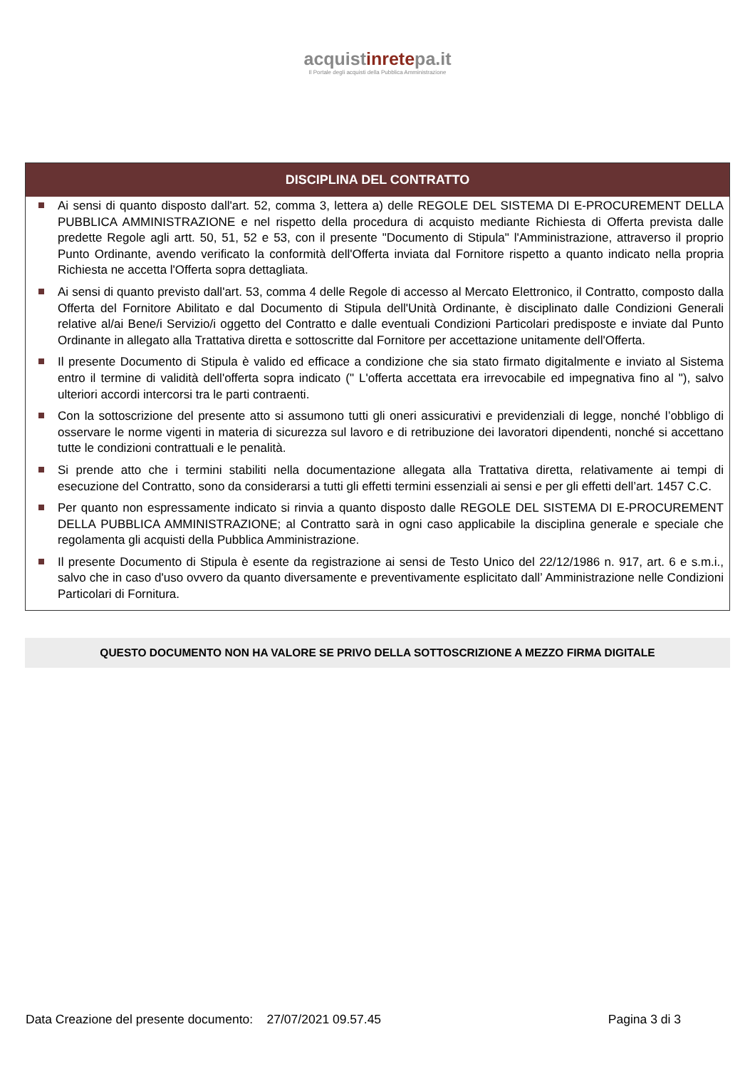acquistinretepa.it
Il Portale degli acquisti della Pubblica Amministrazione
DISCIPLINA DEL CONTRATTO
Ai sensi di quanto disposto dall'art. 52, comma 3, lettera a) delle REGOLE DEL SISTEMA DI E-PROCUREMENT DELLA PUBBLICA AMMINISTRAZIONE e nel rispetto della procedura di acquisto mediante Richiesta di Offerta prevista dalle predette Regole agli artt. 50, 51, 52 e 53, con il presente "Documento di Stipula" l'Amministrazione, attraverso il proprio Punto Ordinante, avendo verificato la conformità dell'Offerta inviata dal Fornitore rispetto a quanto indicato nella propria Richiesta ne accetta l'Offerta sopra dettagliata.
Ai sensi di quanto previsto dall'art. 53, comma 4 delle Regole di accesso al Mercato Elettronico, il Contratto, composto dalla Offerta del Fornitore Abilitato e dal Documento di Stipula dell'Unità Ordinante, è disciplinato dalle Condizioni Generali relative al/ai Bene/i Servizio/i oggetto del Contratto e dalle eventuali Condizioni Particolari predisposte e inviate dal Punto Ordinante in allegato alla Trattativa diretta e sottoscritte dal Fornitore per accettazione unitamente dell'Offerta.
Il presente Documento di Stipula è valido ed efficace a condizione che sia stato firmato digitalmente e inviato al Sistema entro il termine di validità dell'offerta sopra indicato (" L'offerta accettata era irrevocabile ed impegnativa fino al "), salvo ulteriori accordi intercorsi tra le parti contraenti.
Con la sottoscrizione del presente atto si assumono tutti gli oneri assicurativi e previdenziali di legge, nonché l’obbligo di osservare le norme vigenti in materia di sicurezza sul lavoro e di retribuzione dei lavoratori dipendenti, nonché si accettano tutte le condizioni contrattuali e le penalità.
Si prende atto che i termini stabiliti nella documentazione allegata alla Trattativa diretta, relativamente ai tempi di esecuzione del Contratto, sono da considerarsi a tutti gli effetti termini essenziali ai sensi e per gli effetti dell’art. 1457 C.C.
Per quanto non espressamente indicato si rinvia a quanto disposto dalle REGOLE DEL SISTEMA DI E-PROCUREMENT DELLA PUBBLICA AMMINISTRAZIONE; al Contratto sarà in ogni caso applicabile la disciplina generale e speciale che regolamenta gli acquisti della Pubblica Amministrazione.
Il presente Documento di Stipula è esente da registrazione ai sensi de Testo Unico del 22/12/1986 n. 917, art. 6 e s.m.i., salvo che in caso d'uso ovvero da quanto diversamente e preventivamente esplicitato dall’ Amministrazione nelle Condizioni Particolari di Fornitura.
QUESTO DOCUMENTO NON HA VALORE SE PRIVO DELLA SOTTOSCRIZIONE A MEZZO FIRMA DIGITALE
Data Creazione del presente documento: 27/07/2021 09.57.45 Pagina 3 di 3